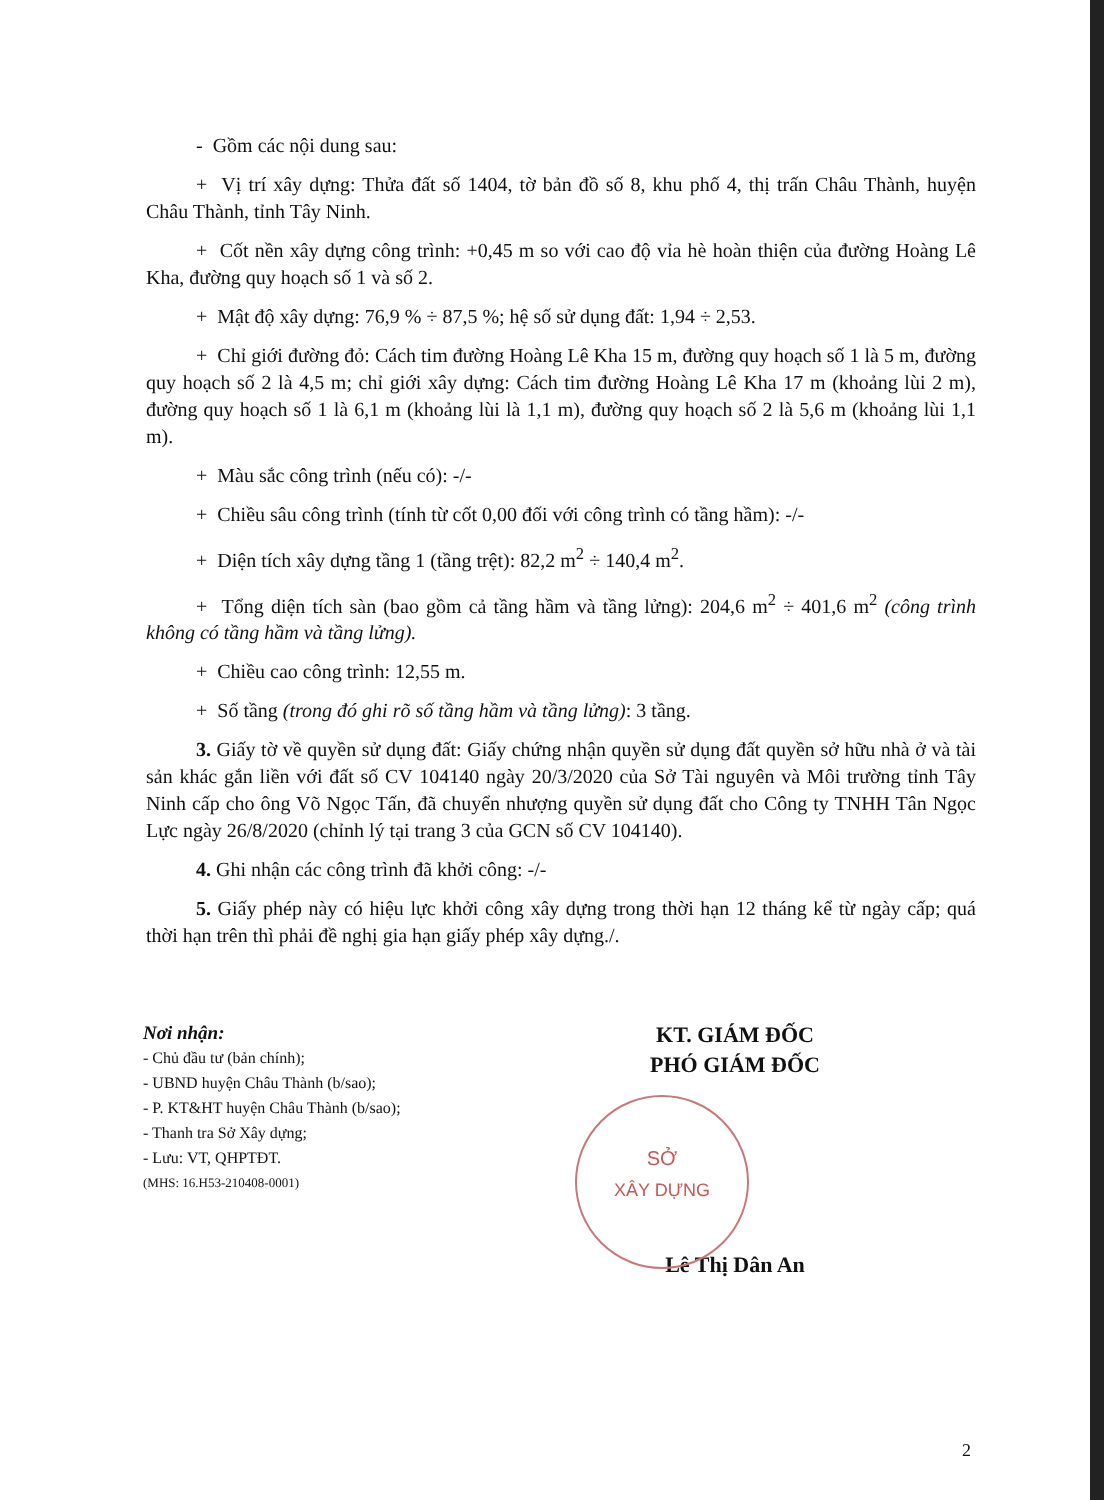- Gồm các nội dung sau:
+ Vị trí xây dựng: Thửa đất số 1404, tờ bản đồ số 8, khu phố 4, thị trấn Châu Thành, huyện Châu Thành, tỉnh Tây Ninh.
+ Cốt nền xây dựng công trình: +0,45 m so với cao độ vỉa hè hoàn thiện của đường Hoàng Lê Kha, đường quy hoạch số 1 và số 2.
+ Mật độ xây dựng: 76,9 % ÷ 87,5 %; hệ số sử dụng đất: 1,94 ÷ 2,53.
+ Chỉ giới đường đỏ: Cách tim đường Hoàng Lê Kha 15 m, đường quy hoạch số 1 là 5 m, đường quy hoạch số 2 là 4,5 m; chỉ giới xây dựng: Cách tim đường Hoàng Lê Kha 17 m (khoảng lùi 2 m), đường quy hoạch số 1 là 6,1 m (khoảng lùi là 1,1 m), đường quy hoạch số 2 là 5,6 m (khoảng lùi 1,1 m).
+ Màu sắc công trình (nếu có): -/-
+ Chiều sâu công trình (tính từ cốt 0,00 đối với công trình có tầng hầm): -/-
+ Diện tích xây dựng tầng 1 (tầng trệt): 82,2 m<sup>2</sup> ÷ 140,4 m<sup>2</sup>.
+ Tổng diện tích sàn (bao gồm cả tầng hầm và tầng lửng): 204,6 m<sup>2</sup> ÷ 401,6 m<sup>2</sup> (công trình không có tầng hầm và tầng lửng).
+ Chiều cao công trình: 12,55 m.
+ Số tầng (trong đó ghi rõ số tầng hầm và tầng lửng): 3 tầng.
3. Giấy tờ về quyền sử dụng đất: Giấy chứng nhận quyền sử dụng đất quyền sở hữu nhà ở và tài sản khác gắn liền với đất số CV 104140 ngày 20/3/2020 của Sở Tài nguyên và Môi trường tỉnh Tây Ninh cấp cho ông Võ Ngọc Tấn, đã chuyển nhượng quyền sử dụng đất cho Công ty TNHH Tân Ngọc Lực ngày 26/8/2020 (chỉnh lý tại trang 3 của GCN số CV 104140).
4. Ghi nhận các công trình đã khởi công: -/-
5. Giấy phép này có hiệu lực khởi công xây dựng trong thời hạn 12 tháng kể từ ngày cấp; quá thời hạn trên thì phải đề nghị gia hạn giấy phép xây dựng./.
Nơi nhận:
- Chủ đầu tư (bản chính);
- UBND huyện Châu Thành (b/sao);
- P. KT&HT huyện Châu Thành (b/sao);
- Thanh tra Sở Xây dựng;
- Lưu: VT, QHPTĐT.
(MHS: 16.H53-210408-0001)
KT. GIÁM ĐỐC
PHÓ GIÁM ĐỐC
Lê Thị Dân An
SỞ
XÂY DỰNG
2